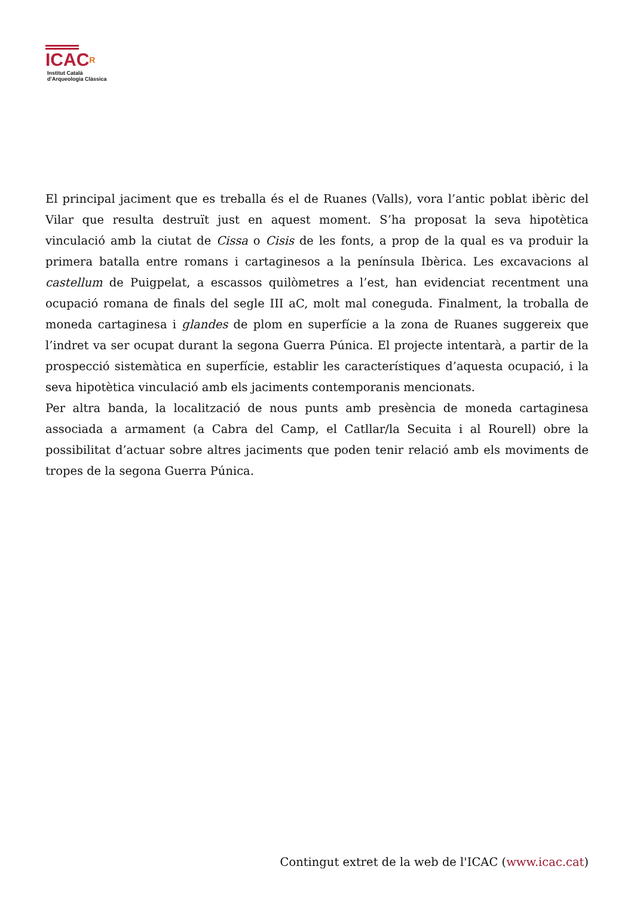ICACR
Institut Català
d’Arqueologia Clàssica
El principal jaciment que es treballa és el de Ruanes (Valls), vora l’antic poblat ibèric del Vilar que resulta destruït just en aquest moment. S’ha proposat la seva hipotètica vinculació amb la ciutat de Cissa o Cisis de les fonts, a prop de la qual es va produir la primera batalla entre romans i cartaginesos a la península Ibèrica. Les excavacions al castellum de Puigpelat, a escassos quilòmetres a l’est, han evidenciat recentment una ocupació romana de finals del segle III aC, molt mal coneguda. Finalment, la troballa de moneda cartaginesa i glandes de plom en superfície a la zona de Ruanes suggereix que l’indret va ser ocupat durant la segona Guerra Púnica. El projecte intentarà, a partir de la prospecció sistemàtica en superfície, establir les característiques d’aquesta ocupació, i la seva hipotètica vinculació amb els jaciments contemporanis mencionats.
Per altra banda, la localització de nous punts amb presència de moneda cartaginesa associada a armament (a Cabra del Camp, el Catllar/la Secuita i al Rourell) obre la possibilitat d’actuar sobre altres jaciments que poden tenir relació amb els moviments de tropes de la segona Guerra Púnica.
Contingut extret de la web de l'ICAC (www.icac.cat)